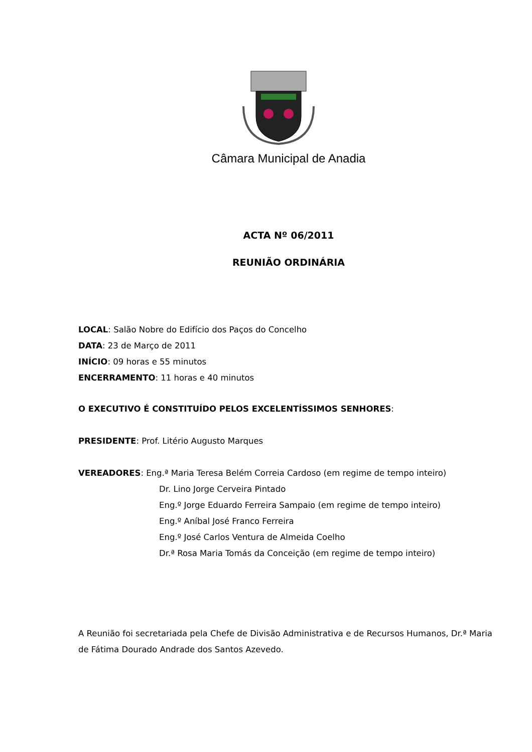Câmara Municipal de Anadia
ACTA Nº 06/2011
REUNIÃO ORDINÁRIA
LOCAL: Salão Nobre do Edifício dos Paços do Concelho
DATA: 23 de Março de 2011
INÍCIO: 09 horas e 55 minutos
ENCERRAMENTO: 11 horas e 40 minutos
O EXECUTIVO É CONSTITUÍDO PELOS EXCELENTÍSSIMOS SENHORES:
PRESIDENTE: Prof. Litério Augusto Marques
VEREADORES: Eng.ª Maria Teresa Belém Correia Cardoso (em regime de tempo inteiro)
Dr. Lino Jorge Cerveira Pintado
Eng.º Jorge Eduardo Ferreira Sampaio (em regime de tempo inteiro)
Eng.º Aníbal José Franco Ferreira
Eng.º José Carlos Ventura de Almeida Coelho
Dr.ª Rosa Maria Tomás da Conceição (em regime de tempo inteiro)
A Reunião foi secretariada pela Chefe de Divisão Administrativa e de Recursos Humanos, Dr.ª Maria de Fátima Dourado Andrade dos Santos Azevedo.